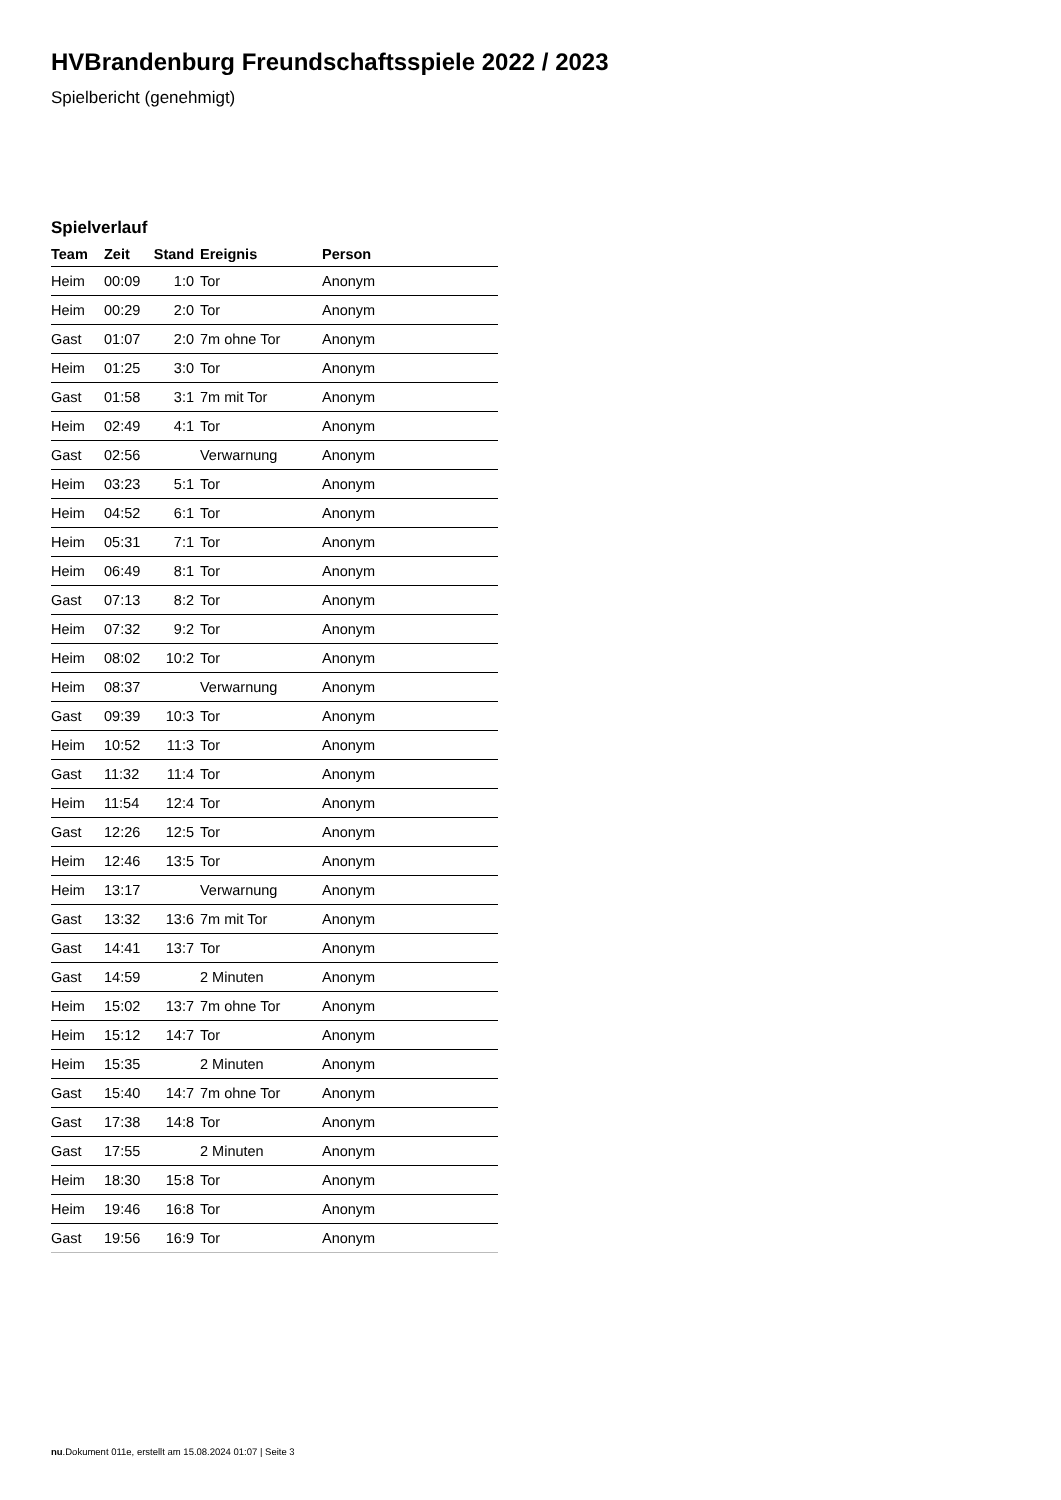HVBrandenburg Freundschaftsspiele 2022 / 2023
Spielbericht (genehmigt)
Spielverlauf
| Team | Zeit | Stand | Ereignis | Person |
| --- | --- | --- | --- | --- |
| Heim | 00:09 | 1:0 | Tor | Anonym |
| Heim | 00:29 | 2:0 | Tor | Anonym |
| Gast | 01:07 | 2:0 | 7m ohne Tor | Anonym |
| Heim | 01:25 | 3:0 | Tor | Anonym |
| Gast | 01:58 | 3:1 | 7m mit Tor | Anonym |
| Heim | 02:49 | 4:1 | Tor | Anonym |
| Gast | 02:56 | | Verwarnung | Anonym |
| Heim | 03:23 | 5:1 | Tor | Anonym |
| Heim | 04:52 | 6:1 | Tor | Anonym |
| Heim | 05:31 | 7:1 | Tor | Anonym |
| Heim | 06:49 | 8:1 | Tor | Anonym |
| Gast | 07:13 | 8:2 | Tor | Anonym |
| Heim | 07:32 | 9:2 | Tor | Anonym |
| Heim | 08:02 | 10:2 | Tor | Anonym |
| Heim | 08:37 | | Verwarnung | Anonym |
| Gast | 09:39 | 10:3 | Tor | Anonym |
| Heim | 10:52 | 11:3 | Tor | Anonym |
| Gast | 11:32 | 11:4 | Tor | Anonym |
| Heim | 11:54 | 12:4 | Tor | Anonym |
| Gast | 12:26 | 12:5 | Tor | Anonym |
| Heim | 12:46 | 13:5 | Tor | Anonym |
| Heim | 13:17 | | Verwarnung | Anonym |
| Gast | 13:32 | 13:6 | 7m mit Tor | Anonym |
| Gast | 14:41 | 13:7 | Tor | Anonym |
| Gast | 14:59 | | 2 Minuten | Anonym |
| Heim | 15:02 | 13:7 | 7m ohne Tor | Anonym |
| Heim | 15:12 | 14:7 | Tor | Anonym |
| Heim | 15:35 | | 2 Minuten | Anonym |
| Gast | 15:40 | 14:7 | 7m ohne Tor | Anonym |
| Gast | 17:38 | 14:8 | Tor | Anonym |
| Gast | 17:55 | | 2 Minuten | Anonym |
| Heim | 18:30 | 15:8 | Tor | Anonym |
| Heim | 19:46 | 16:8 | Tor | Anonym |
| Gast | 19:56 | 16:9 | Tor | Anonym |
nu.Dokument 011e, erstellt am 15.08.2024 01:07 | Seite 3